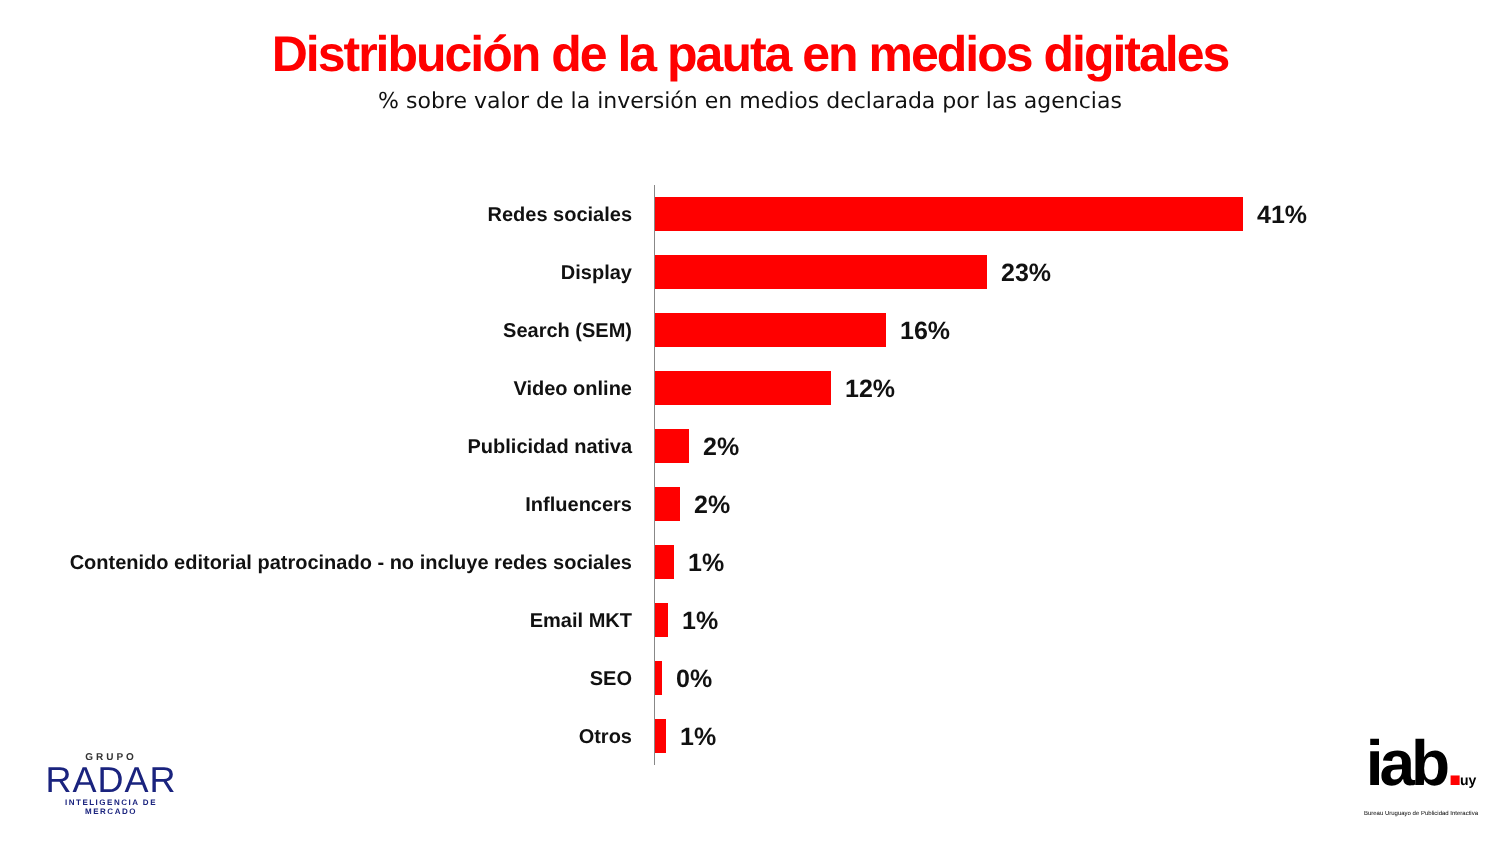Distribución de la pauta en medios digitales
% sobre valor de la inversión en medios declarada por las agencias
Redes sociales
41%
Display
23%
Search (SEM)
16%
Video online
12%
Publicidad nativa
2%
Influencers
2%
Contenido editorial patrocinado - no incluye redes sociales
1%
Email MKT
1%
SEO
0%
Otros
1%
GRUPO
RADAR
INTELIGENCIA DE MERCADO
iab. uy
Bureau Uruguayo de Publicidad Interactiva